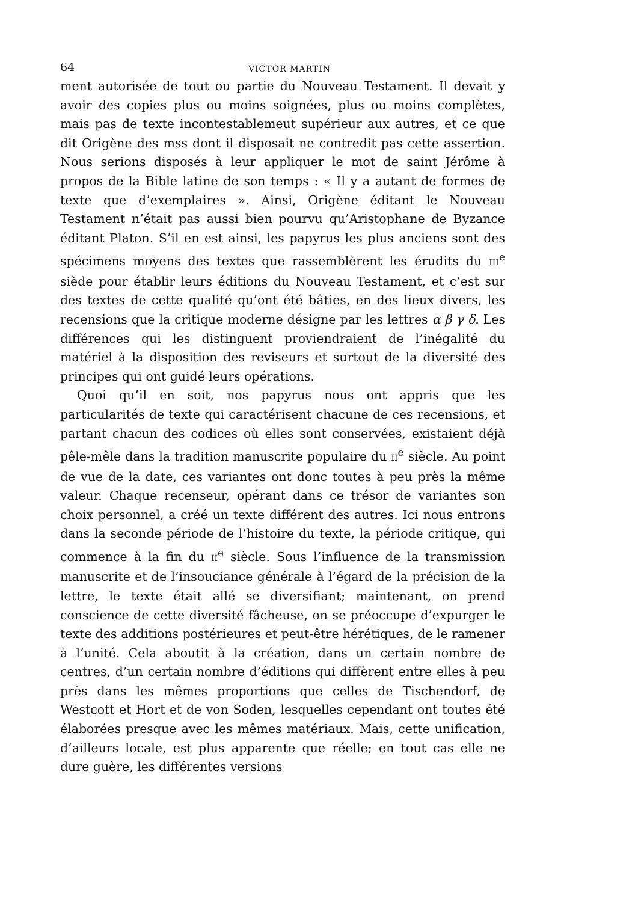64 VICTOR MARTIN
ment autorisée de tout ou partie du Nouveau Testament. Il devait y avoir des copies plus ou moins soignées, plus ou moins complètes, mais pas de texte incontestablemeut supérieur aux autres, et ce que dit Origène des mss dont il disposait ne contredit pas cette assertion. Nous serions disposés à leur appliquer le mot de saint Jérôme à propos de la Bible latine de son temps : « Il y a autant de formes de texte que d’exemplaires ». Ainsi, Origène éditant le Nouveau Testament n’était pas aussi bien pourvu qu’Aristophane de Byzance éditant Platon. S’il en est ainsi, les papyrus les plus anciens sont des spécimens moyens des textes que rassemblèrent les érudits du III<sup>e</sup> siède pour établir leurs éditions du Nouveau Testament, et c’est sur des textes de cette qualité qu’ont été bâties, en des lieux divers, les recensions que la critique moderne désigne par les lettres α β γ δ. Les différences qui les distinguent proviendraient de l’inégalité du matériel à la disposition des reviseurs et surtout de la diversité des principes qui ont guidé leurs opérations.
Quoi qu’il en soit, nos papyrus nous ont appris que les particularités de texte qui caractérisent chacune de ces recensions, et partant chacun des codices où elles sont conservées, existaient déjà pêle-mêle dans la tradition manuscrite populaire du II<sup>e</sup> siècle. Au point de vue de la date, ces variantes ont donc toutes à peu près la même valeur. Chaque recenseur, opérant dans ce trésor de variantes son choix personnel, a créé un texte différent des autres. Ici nous entrons dans la seconde période de l’histoire du texte, la période critique, qui commence à la fin du II<sup>e</sup> siècle. Sous l’influence de la transmission manuscrite et de l’insouciance générale à l’égard de la précision de la lettre, le texte était allé se diversifiant; maintenant, on prend conscience de cette diversité fâcheuse, on se préoccupe d’expurger le texte des additions postérieures et peut-être hérétiques, de le ramener à l’unité. Cela aboutit à la création, dans un certain nombre de centres, d’un certain nombre d’éditions qui diffèrent entre elles à peu près dans les mêmes proportions que celles de Tischendorf, de Westcott et Hort et de von Soden, lesquelles cependant ont toutes été élaborées presque avec les mêmes matériaux. Mais, cette unification, d’ailleurs locale, est plus apparente que réelle; en tout cas elle ne dure guère, les différentes versions